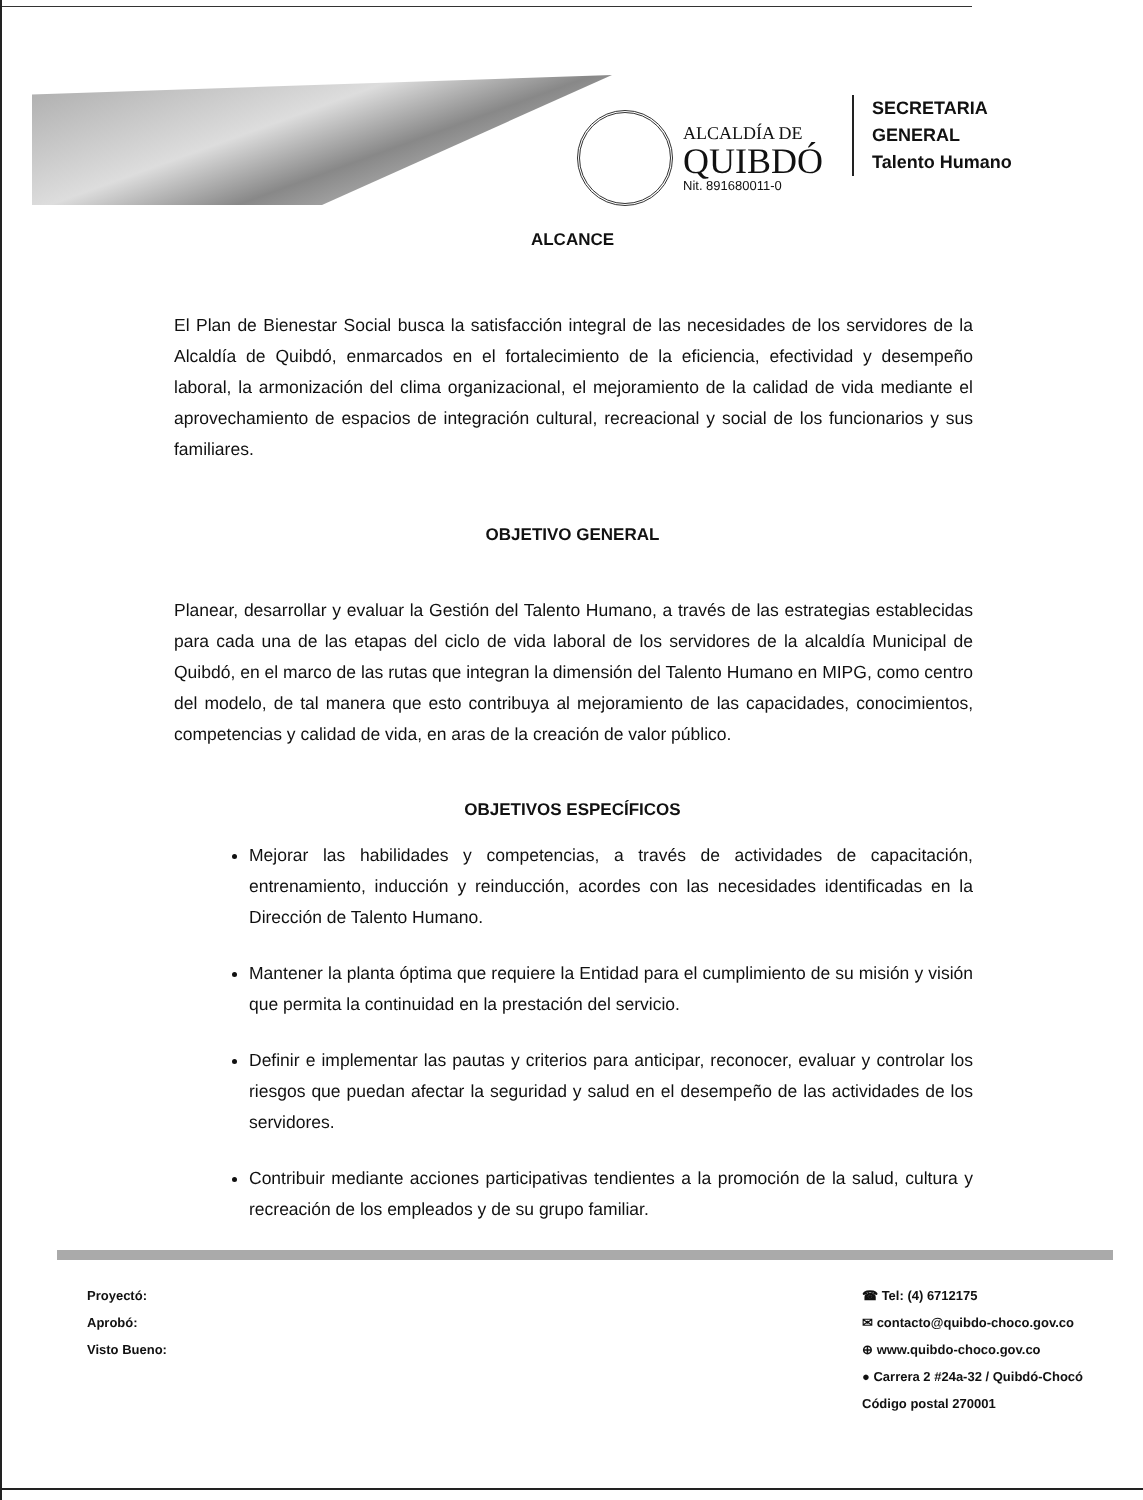ALCALDÍA DE
QUIBDÓ
Nit. 891680011-0
SECRETARIA
GENERAL
Talento Humano
ALCANCE
El Plan de Bienestar Social busca la satisfacción integral de las necesidades de los servidores de la Alcaldía de Quibdó, enmarcados en el fortalecimiento de la eficiencia, efectividad y desempeño laboral, la armonización del clima organizacional, el mejoramiento de la calidad de vida mediante el aprovechamiento de espacios de integración cultural, recreacional y social de los funcionarios y sus familiares.
OBJETIVO GENERAL
Planear, desarrollar y evaluar la Gestión del Talento Humano, a través de las estrategias establecidas para cada una de las etapas del ciclo de vida laboral de los servidores de la alcaldía Municipal de Quibdó, en el marco de las rutas que integran la dimensión del Talento Humano en MIPG, como centro del modelo, de tal manera que esto contribuya al mejoramiento de las capacidades, conocimientos, competencias y calidad de vida, en aras de la creación de valor público.
OBJETIVOS ESPECÍFICOS
Mejorar las habilidades y competencias, a través de actividades de capacitación, entrenamiento, inducción y reinducción, acordes con las necesidades identificadas en la Dirección de Talento Humano.
Mantener la planta óptima que requiere la Entidad para el cumplimiento de su misión y visión que permita la continuidad en la prestación del servicio.
Definir e implementar las pautas y criterios para anticipar, reconocer, evaluar y controlar los riesgos que puedan afectar la seguridad y salud en el desempeño de las actividades de los servidores.
Contribuir mediante acciones participativas tendientes a la promoción de la salud, cultura y recreación de los empleados y de su grupo familiar.
Proyectó:
Aprobó:
Visto Bueno:
☎ Tel: (4) 6712175
✉ contacto@quibdo-choco.gov.co
⊕ www.quibdo-choco.gov.co
● Carrera 2 #24a-32 / Quibdó-Chocó
Código postal 270001